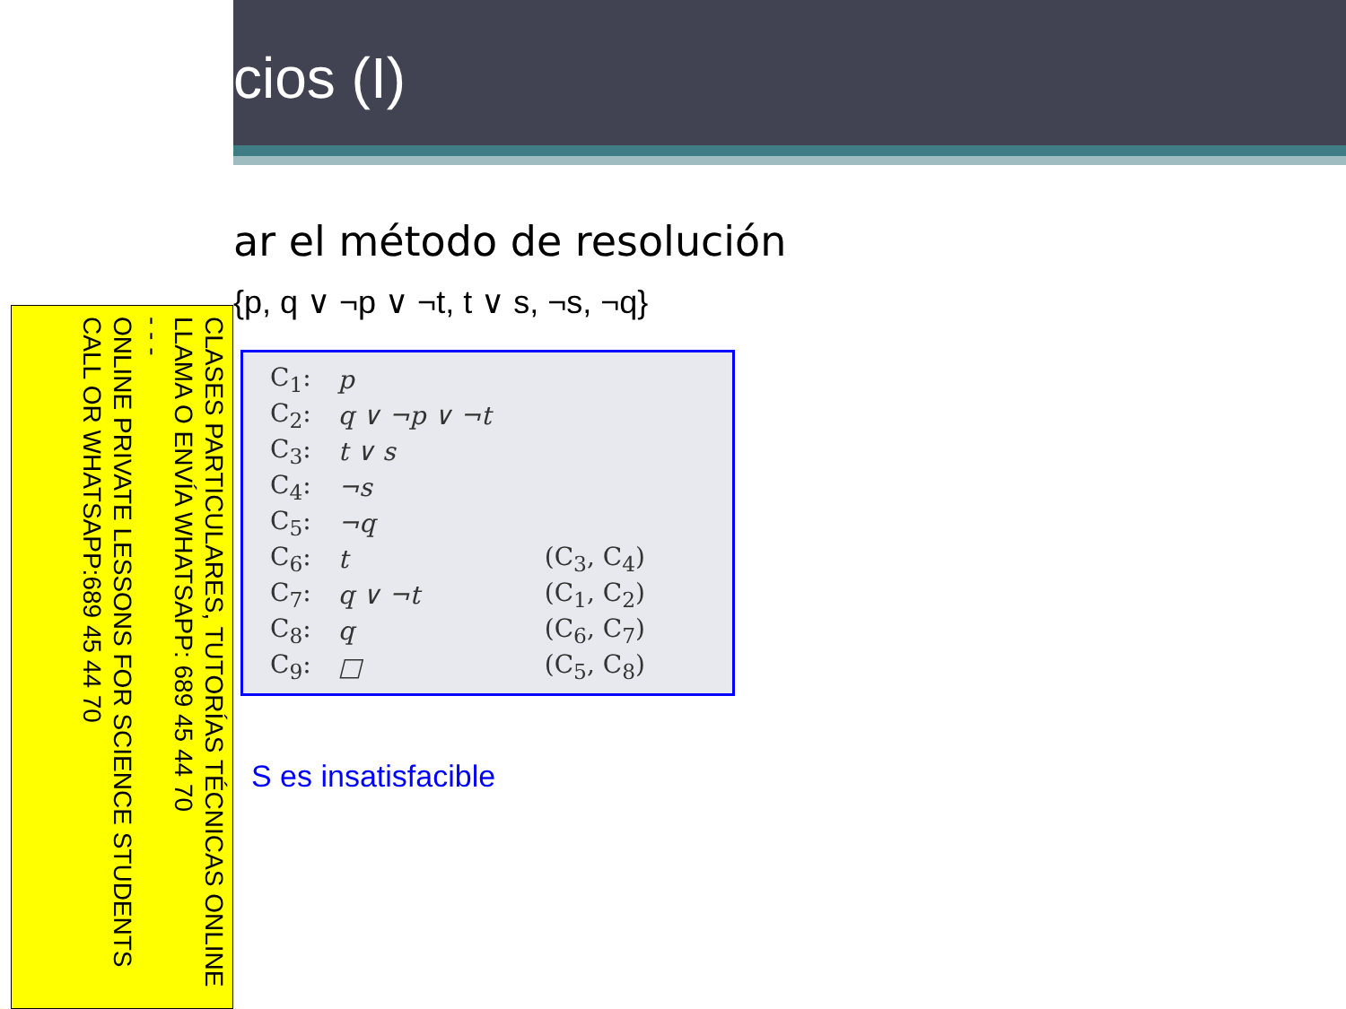CLASES PARTICULARES, TUTORÍAS TÉCNICAS ONLINE
LLAMA O ENVÍA WHATSAPP: 689 45 44 70
- - -
ONLINE PRIVATE LESSONS FOR SCIENCE STUDENTS
CALL OR WHATSAPP:689 45 44 70
cios (I)
ar el método de resolución
{p, q ∨ ¬p ∨ ¬t, t ∨ s, ¬s, ¬q}
| C<sub>1</sub>: | p | |
| C<sub>2</sub>: | q ∨ ¬p ∨ ¬t | |
| C<sub>3</sub>: | t ∨ s | |
| C<sub>4</sub>: | ¬s | |
| C<sub>5</sub>: | ¬q | |
| C<sub>6</sub>: | t | (C<sub>3</sub>, C<sub>4</sub>) |
| C<sub>7</sub>: | q ∨ ¬t | (C<sub>1</sub>, C<sub>2</sub>) |
| C<sub>8</sub>: | q | (C<sub>6</sub>, C<sub>7</sub>) |
| C<sub>9</sub>: | □ | (C<sub>5</sub>, C<sub>8</sub>) |
S es insatisfacible